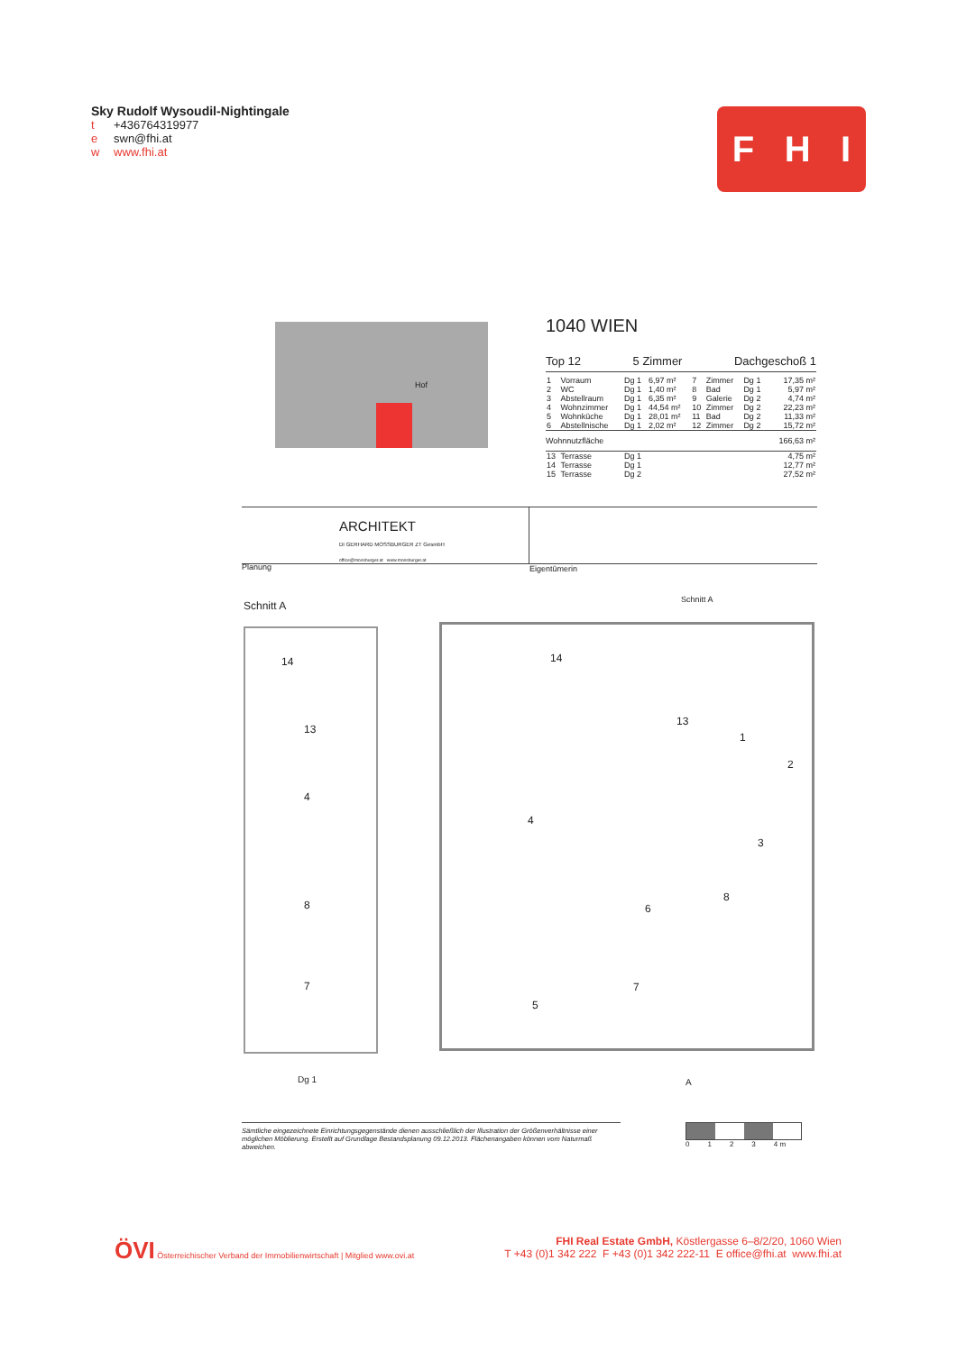Sky Rudolf Wysoudil-Nightingale
t +436764319977
e swn@fhi.at
w www.fhi.at
F H I
Hof
1040 WIEN
Top 12 5 Zimmer Dachgeschoß 1
| 1 | Vorraum | Dg 1 | 6,97 m² | 7 | Zimmer | Dg 1 | 17,35 m² |
| 2 | WC | Dg 1 | 1,40 m² | 8 | Bad | Dg 1 | 5,97 m² |
| 3 | Abstellraum | Dg 1 | 6,35 m² | 9 | Galerie | Dg 2 | 4,74 m² |
| 4 | Wohnzimmer | Dg 1 | 44,54 m² | 10 | Zimmer | Dg 2 | 22,23 m² |
| 5 | Wohnküche | Dg 1 | 28,01 m² | 11 | Bad | Dg 2 | 11,33 m² |
| 6 | Abstellnische | Dg 1 | 2,02 m² | 12 | Zimmer | Dg 2 | 15,72 m² |
| Wohnnutzfläche | | | | | | | 166,63 m² |
| 13 | Terrasse | Dg 1 | | | | | 4,75 m² |
| 14 | Terrasse | Dg 1 | | | | | 12,77 m² |
| 15 | Terrasse | Dg 2 | | | | | 27,52 m² |
ARCHITEKT
DI GERHARD MOSSBURGER ZT GesmbH
office@mossburger.at www.mossburger.at
Planung Eigentümerin
Schnitt A Schnitt A
14
13
4
8
7
14
13
1
2
3
4
5
6
8
7
Dg 1 A
Sämtliche eingezeichnete Einrichtungsgegenstände dienen ausschließlich der Illustration der Größenverhältnisse einer möglichen Möblierung. Erstellt auf Grundlage Bestandsplanung 09.12.2013. Flächenangaben können vom Naturmaß abweichen.
0 1 2 3 4 m
ÖVI Österreichischer Verband der Immobilienwirtschaft | Mitglied www.ovi.at
FHI Real Estate GmbH, Köstlergasse 6–8/2/20, 1060 Wien
T +43 (0)1 342 222 F +43 (0)1 342 222-11 E office@fhi.at www.fhi.at